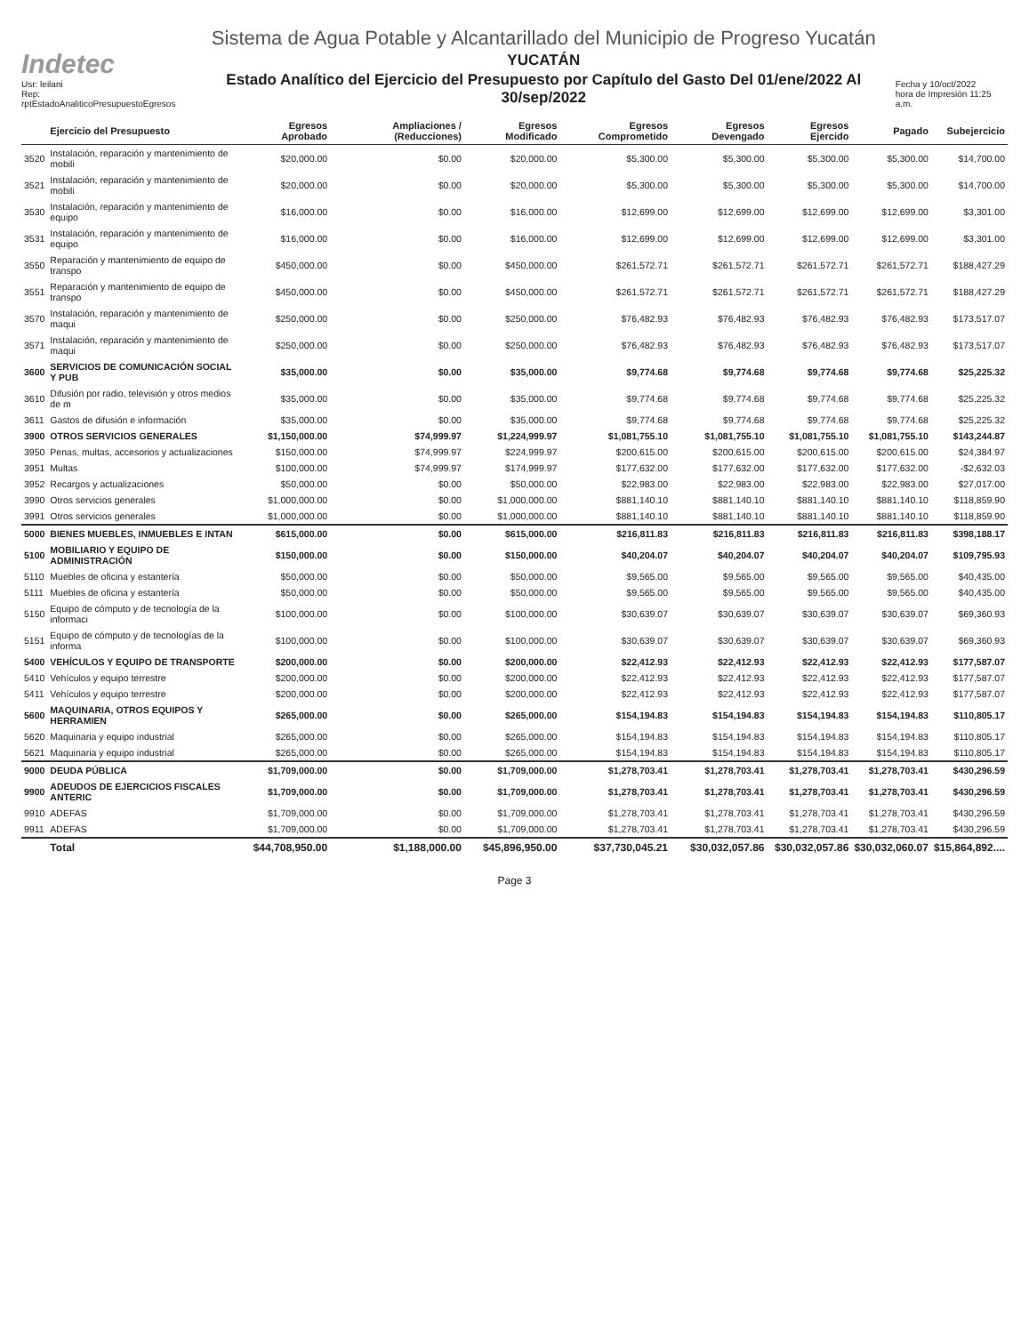Indetec
Usr: leilani
Rep: rptEstadoAnaliticoPresupuestoEgresos
Sistema de Agua Potable y Alcantarillado del Municipio de Progreso Yucatán
YUCATÁN
Estado Analítico del Ejercicio del Presupuesto por Capítulo del Gasto Del 01/ene/2022 Al 30/sep/2022
Fecha y 10/oct/2022
hora de Impresión 11:25 a.m.
| | Ejercicio del Presupuesto | Egresos Aprobado | Ampliaciones / (Reducciones) | Egresos Modificado | Egresos Comprometido | Egresos Devengado | Egresos Ejercido | Pagado | Subejercicio |
| --- | --- | --- | --- | --- | --- | --- | --- | --- | --- |
| 3520 | Instalación, reparación y mantenimiento de mobili | $20,000.00 | $0.00 | $20,000.00 | $5,300.00 | $5,300.00 | $5,300.00 | $5,300.00 | $14,700.00 |
| 3521 | Instalación, reparación y mantenimiento de mobili | $20,000.00 | $0.00 | $20,000.00 | $5,300.00 | $5,300.00 | $5,300.00 | $5,300.00 | $14,700.00 |
| 3530 | Instalación, reparación y mantenimiento de equipo | $16,000.00 | $0.00 | $16,000.00 | $12,699.00 | $12,699.00 | $12,699.00 | $12,699.00 | $3,301.00 |
| 3531 | Instalación, reparación y mantenimiento de equipo | $16,000.00 | $0.00 | $16,000.00 | $12,699.00 | $12,699.00 | $12,699.00 | $12,699.00 | $3,301.00 |
| 3550 | Reparación y mantenimiento de equipo de transpo | $450,000.00 | $0.00 | $450,000.00 | $261,572.71 | $261,572.71 | $261,572.71 | $261,572.71 | $188,427.29 |
| 3551 | Reparación y mantenimiento de equipo de transpo | $450,000.00 | $0.00 | $450,000.00 | $261,572.71 | $261,572.71 | $261,572.71 | $261,572.71 | $188,427.29 |
| 3570 | Instalación, reparación y mantenimiento de maqui | $250,000.00 | $0.00 | $250,000.00 | $76,482.93 | $76,482.93 | $76,482.93 | $76,482.93 | $173,517.07 |
| 3571 | Instalación, reparación y mantenimiento de maqui | $250,000.00 | $0.00 | $250,000.00 | $76,482.93 | $76,482.93 | $76,482.93 | $76,482.93 | $173,517.07 |
| 3600 | SERVICIOS DE COMUNICACIÓN SOCIAL Y PUB | $35,000.00 | $0.00 | $35,000.00 | $9,774.68 | $9,774.68 | $9,774.68 | $9,774.68 | $25,225.32 |
| 3610 | Difusión por radio, televisión y otros medios de m | $35,000.00 | $0.00 | $35,000.00 | $9,774.68 | $9,774.68 | $9,774.68 | $9,774.68 | $25,225.32 |
| 3611 | Gastos de difusión e información | $35,000.00 | $0.00 | $35,000.00 | $9,774.68 | $9,774.68 | $9,774.68 | $9,774.68 | $25,225.32 |
| 3900 | OTROS SERVICIOS GENERALES | $1,150,000.00 | $74,999.97 | $1,224,999.97 | $1,081,755.10 | $1,081,755.10 | $1,081,755.10 | $1,081,755.10 | $143,244.87 |
| 3950 | Penas, multas, accesorios y actualizaciones | $150,000.00 | $74,999.97 | $224,999.97 | $200,615.00 | $200,615.00 | $200,615.00 | $200,615.00 | $24,384.97 |
| 3951 | Multas | $100,000.00 | $74,999.97 | $174,999.97 | $177,632.00 | $177,632.00 | $177,632.00 | $177,632.00 | -$2,632.03 |
| 3952 | Recargos y actualizaciones | $50,000.00 | $0.00 | $50,000.00 | $22,983.00 | $22,983.00 | $22,983.00 | $22,983.00 | $27,017.00 |
| 3990 | Otros servicios generales | $1,000,000.00 | $0.00 | $1,000,000.00 | $881,140.10 | $881,140.10 | $881,140.10 | $881,140.10 | $118,859.90 |
| 3991 | Otros servicios generales | $1,000,000.00 | $0.00 | $1,000,000.00 | $881,140.10 | $881,140.10 | $881,140.10 | $881,140.10 | $118,859.90 |
| 5000 | BIENES MUEBLES, INMUEBLES E INTAN | $615,000.00 | $0.00 | $615,000.00 | $216,811.83 | $216,811.83 | $216,811.83 | $216,811.83 | $398,188.17 |
| 5100 | MOBILIARIO Y EQUIPO DE ADMINISTRACIÓN | $150,000.00 | $0.00 | $150,000.00 | $40,204.07 | $40,204.07 | $40,204.07 | $40,204.07 | $109,795.93 |
| 5110 | Muebles de oficina y estantería | $50,000.00 | $0.00 | $50,000.00 | $9,565.00 | $9,565.00 | $9,565.00 | $9,565.00 | $40,435.00 |
| 5111 | Muebles de oficina y estantería | $50,000.00 | $0.00 | $50,000.00 | $9,565.00 | $9,565.00 | $9,565.00 | $9,565.00 | $40,435.00 |
| 5150 | Equipo de cómputo y de tecnología de la informaci | $100,000.00 | $0.00 | $100,000.00 | $30,639.07 | $30,639.07 | $30,639.07 | $30,639.07 | $69,360.93 |
| 5151 | Equipo de cómputo y de tecnologías de la informa | $100,000.00 | $0.00 | $100,000.00 | $30,639.07 | $30,639.07 | $30,639.07 | $30,639.07 | $69,360.93 |
| 5400 | VEHÍCULOS Y EQUIPO DE TRANSPORTE | $200,000.00 | $0.00 | $200,000.00 | $22,412.93 | $22,412.93 | $22,412.93 | $22,412.93 | $177,587.07 |
| 5410 | Vehículos y equipo terrestre | $200,000.00 | $0.00 | $200,000.00 | $22,412.93 | $22,412.93 | $22,412.93 | $22,412.93 | $177,587.07 |
| 5411 | Vehículos y equipo terrestre | $200,000.00 | $0.00 | $200,000.00 | $22,412.93 | $22,412.93 | $22,412.93 | $22,412.93 | $177,587.07 |
| 5600 | MAQUINARIA, OTROS EQUIPOS Y HERRAMIEN | $265,000.00 | $0.00 | $265,000.00 | $154,194.83 | $154,194.83 | $154,194.83 | $154,194.83 | $110,805.17 |
| 5620 | Maquinaria y equipo industrial | $265,000.00 | $0.00 | $265,000.00 | $154,194.83 | $154,194.83 | $154,194.83 | $154,194.83 | $110,805.17 |
| 5621 | Maquinaria y equipo industrial | $265,000.00 | $0.00 | $265,000.00 | $154,194.83 | $154,194.83 | $154,194.83 | $154,194.83 | $110,805.17 |
| 9000 | DEUDA PÚBLICA | $1,709,000.00 | $0.00 | $1,709,000.00 | $1,278,703.41 | $1,278,703.41 | $1,278,703.41 | $1,278,703.41 | $430,296.59 |
| 9900 | ADEUDOS DE EJERCICIOS FISCALES ANTERIC | $1,709,000.00 | $0.00 | $1,709,000.00 | $1,278,703.41 | $1,278,703.41 | $1,278,703.41 | $1,278,703.41 | $430,296.59 |
| 9910 | ADEFAS | $1,709,000.00 | $0.00 | $1,709,000.00 | $1,278,703.41 | $1,278,703.41 | $1,278,703.41 | $1,278,703.41 | $430,296.59 |
| 9911 | ADEFAS | $1,709,000.00 | $0.00 | $1,709,000.00 | $1,278,703.41 | $1,278,703.41 | $1,278,703.41 | $1,278,703.41 | $430,296.59 |
| | Total | $44,708,950.00 | $1,188,000.00 | $45,896,950.00 | $37,730,045.21 | $30,032,057.86 | $30,032,057.86 | $30,032,060.07 | $15,864,892.... |
Page 3